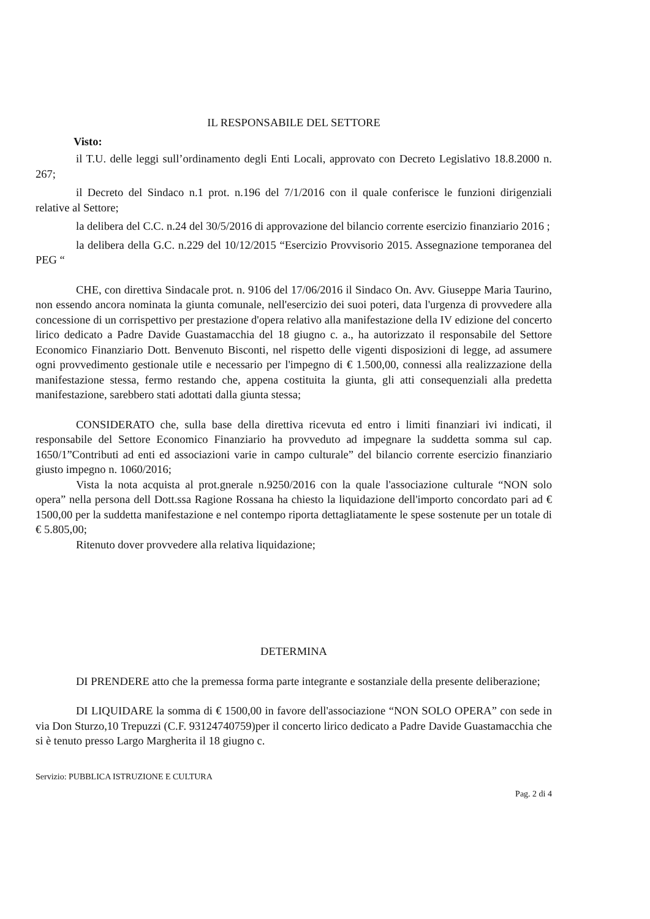IL RESPONSABILE DEL SETTORE
Visto:
il T.U. delle leggi sull’ordinamento degli Enti Locali, approvato con Decreto Legislativo 18.8.2000 n. 267;
il Decreto del Sindaco n.1 prot. n.196 del 7/1/2016 con il quale conferisce le funzioni dirigenziali relative al Settore;
la delibera del C.C. n.24 del 30/5/2016 di approvazione del bilancio corrente esercizio finanziario 2016 ;
la delibera della G.C. n.229 del 10/12/2015 “Esercizio Provvisorio 2015. Assegnazione temporanea del PEG “
CHE, con direttiva Sindacale prot. n. 9106 del 17/06/2016 il Sindaco On. Avv. Giuseppe Maria Taurino, non essendo ancora nominata la giunta comunale, nell'esercizio dei suoi poteri, data l'urgenza di provvedere alla concessione di un corrispettivo per prestazione d'opera relativo alla manifestazione della IV edizione del concerto lirico dedicato a Padre Davide Guastamacchia del 18 giugno c. a., ha autorizzato il responsabile del Settore Economico Finanziario Dott. Benvenuto Bisconti, nel rispetto delle vigenti disposizioni di legge, ad assumere ogni provvedimento gestionale utile e necessario per l'impegno di € 1.500,00, connessi alla realizzazione della manifestazione stessa, fermo restando che, appena costituita la giunta, gli atti consequenziali alla predetta manifestazione, sarebbero stati adottati dalla giunta stessa;
CONSIDERATO che, sulla base della direttiva ricevuta ed entro i limiti finanziari ivi indicati, il responsabile del Settore Economico Finanziario ha provveduto ad impegnare la suddetta somma sul cap. 1650/1”Contributi ad enti ed associazioni varie in campo culturale” del bilancio corrente esercizio finanziario giusto impegno n. 1060/2016;
Vista la nota acquista al prot.gnerale n.9250/2016 con la quale l'associazione culturale “NON solo opera” nella persona dell Dott.ssa Ragione Rossana ha chiesto la liquidazione dell'importo concordato pari ad € 1500,00 per la suddetta manifestazione e nel contempo riporta dettagliatamente le spese sostenute per un totale di € 5.805,00;
Ritenuto dover provvedere alla relativa liquidazione;
DETERMINA
DI PRENDERE atto che la premessa forma parte integrante e sostanziale della presente deliberazione;
DI LIQUIDARE la somma di € 1500,00 in favore dell'associazione “NON SOLO OPERA” con sede in via Don Sturzo,10 Trepuzzi (C.F. 93124740759)per il concerto lirico dedicato a Padre Davide Guastamacchia che si è tenuto presso Largo Margherita il 18 giugno c.
Servizio: PUBBLICA ISTRUZIONE E CULTURA
Pag. 2 di 4